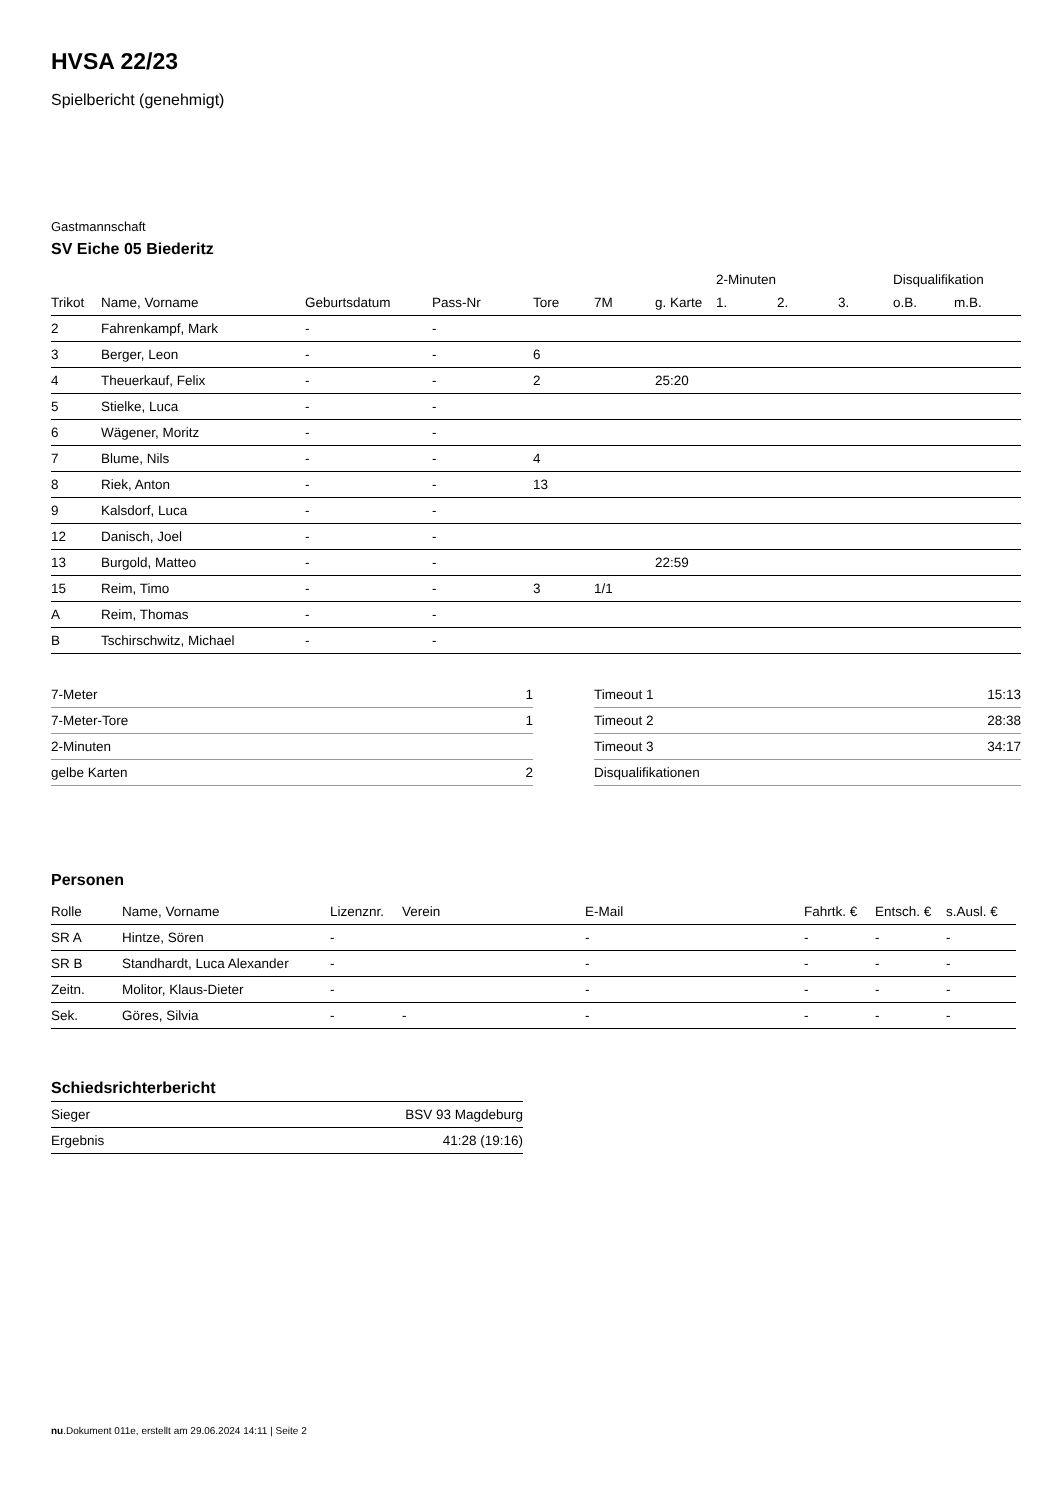HVSA 22/23
Spielbericht (genehmigt)
Gastmannschaft
SV Eiche 05 Biederitz
| | | | | | | | 2-Minuten | | | Disqualifikation | |
| Trikot | Name, Vorname | Geburtsdatum | Pass-Nr | Tore | 7M | g. Karte | 1. | 2. | 3. | o.B. | m.B. |
| 2 | Fahrenkampf, Mark | - | - | | | | | | | | |
| 3 | Berger, Leon | - | - | 6 | | | | | | | |
| 4 | Theuerkauf, Felix | - | - | 2 | | 25:20 | | | | | |
| 5 | Stielke, Luca | - | - | | | | | | | | |
| 6 | Wägener, Moritz | - | - | | | | | | | | |
| 7 | Blume, Nils | - | - | 4 | | | | | | | |
| 8 | Riek, Anton | - | - | 13 | | | | | | | |
| 9 | Kalsdorf, Luca | - | - | | | | | | | | |
| 12 | Danisch, Joel | - | - | | | | | | | | |
| 13 | Burgold, Matteo | - | - | | | 22:59 | | | | | |
| 15 | Reim, Timo | - | - | 3 | 1/1 | | | | | | |
| A | Reim, Thomas | - | - | | | | | | | | |
| B | Tschirschwitz, Michael | - | - | | | | | | | | |
| 7-Meter | 1 |
| 7-Meter-Tore | 1 |
| 2-Minuten | |
| gelbe Karten | 2 |
| Timeout 1 | 15:13 |
| Timeout 2 | 28:38 |
| Timeout 3 | 34:17 |
| Disqualifikationen | |
Personen
| Rolle | Name, Vorname | Lizenznr. | Verein | E-Mail | Fahrtk. € | Entsch. € | s.Ausl. € |
| --- | --- | --- | --- | --- | --- | --- | --- |
| SR A | Hintze, Sören | - | | - | - | - | - |
| SR B | Standhardt, Luca Alexander | - | | - | - | - | - |
| Zeitn. | Molitor, Klaus-Dieter | - | | - | - | - | - |
| Sek. | Göres, Silvia | - | - | - | - | - | - |
Schiedsrichterbericht
| Sieger | BSV 93 Magdeburg |
| Ergebnis | 41:28 (19:16) |
nu.Dokument 011e, erstellt am 29.06.2024 14:11 | Seite 2